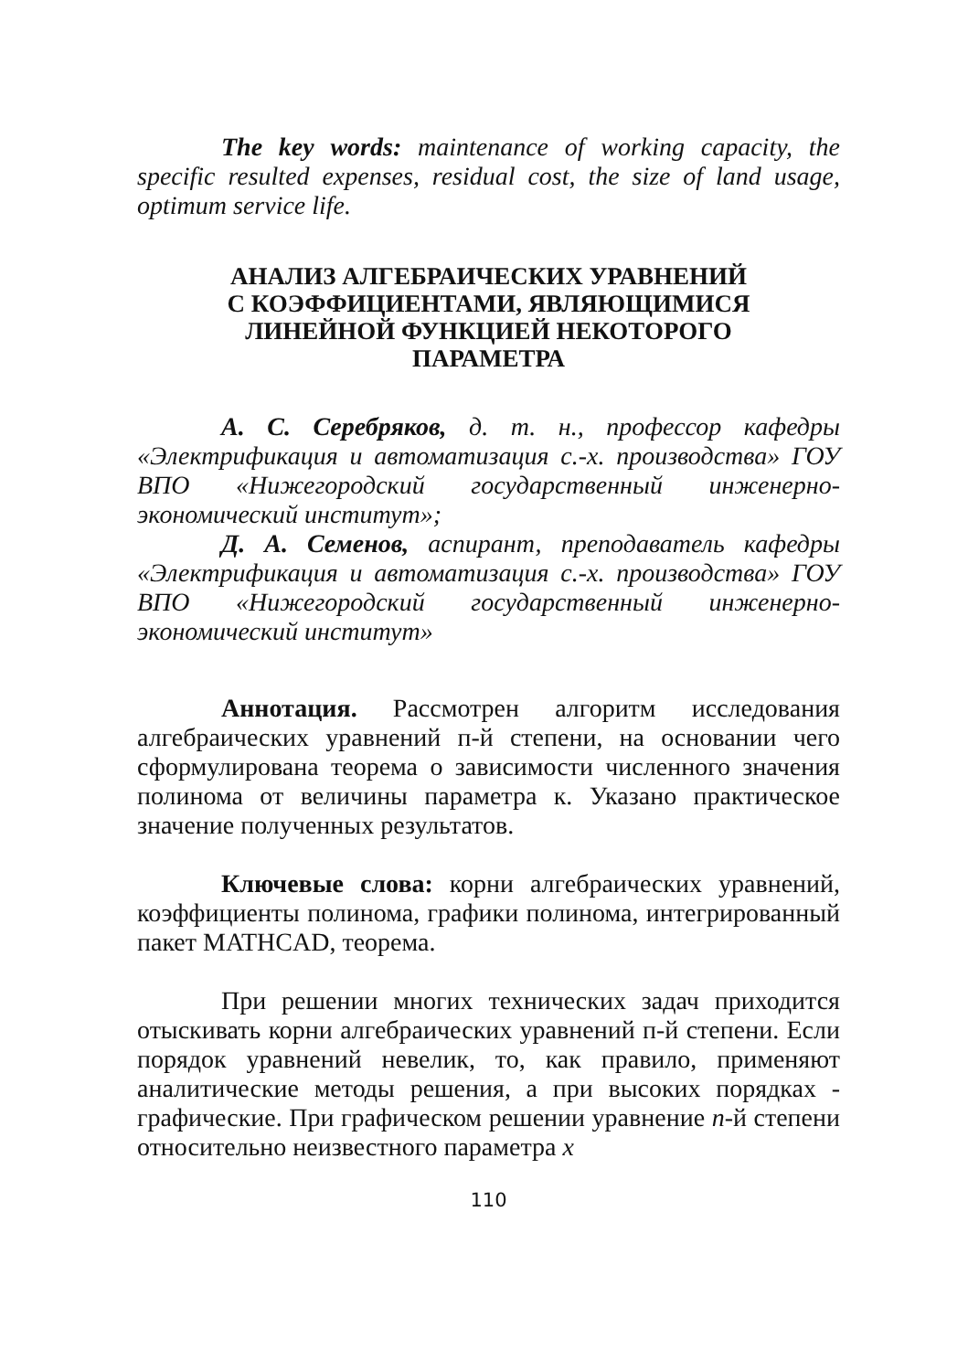The key words: maintenance of working capacity, the specific resulted expenses, residual cost, the size of land usage, optimum service life.
АНАЛИЗ АЛГЕБРАИЧЕСКИХ УРАВНЕНИЙ
С КОЭФФИЦИЕНТАМИ, ЯВЛЯЮЩИМИСЯ
ЛИНЕЙНОЙ ФУНКЦИЕЙ НЕКОТОРОГО
ПАРАМЕТРА
А. С. Серебряков, д. т. н., профессор кафедры «Электрификация и автоматизация с.-х. производства» ГОУ ВПО «Нижегородский государственный инженерно-экономический институт»;
Д. А. Семенов, аспирант, преподаватель кафедры «Электрификация и автоматизация с.-х. производства» ГОУ ВПО «Нижегородский государственный инженерно-экономический институт»
Аннотация. Рассмотрен алгоритм исследования алгебраических уравнений п-й степени, на основании чего сформулирована теорема о зависимости численного значения полинома от величины параметра к. Указано практическое значение полученных результатов.
Ключевые слова: корни алгебраических уравнений, коэффициенты полинома, графики полинома, интегрированный пакет MATHCAD, теорема.
При решении многих технических задач приходится отыскивать корни алгебраических уравнений п-й степени. Если порядок уравнений невелик, то, как правило, применяют аналитические методы решения, а при высоких порядках - графические. При графическом решении уравнение п-й степени относительно неизвестного параметра х
110